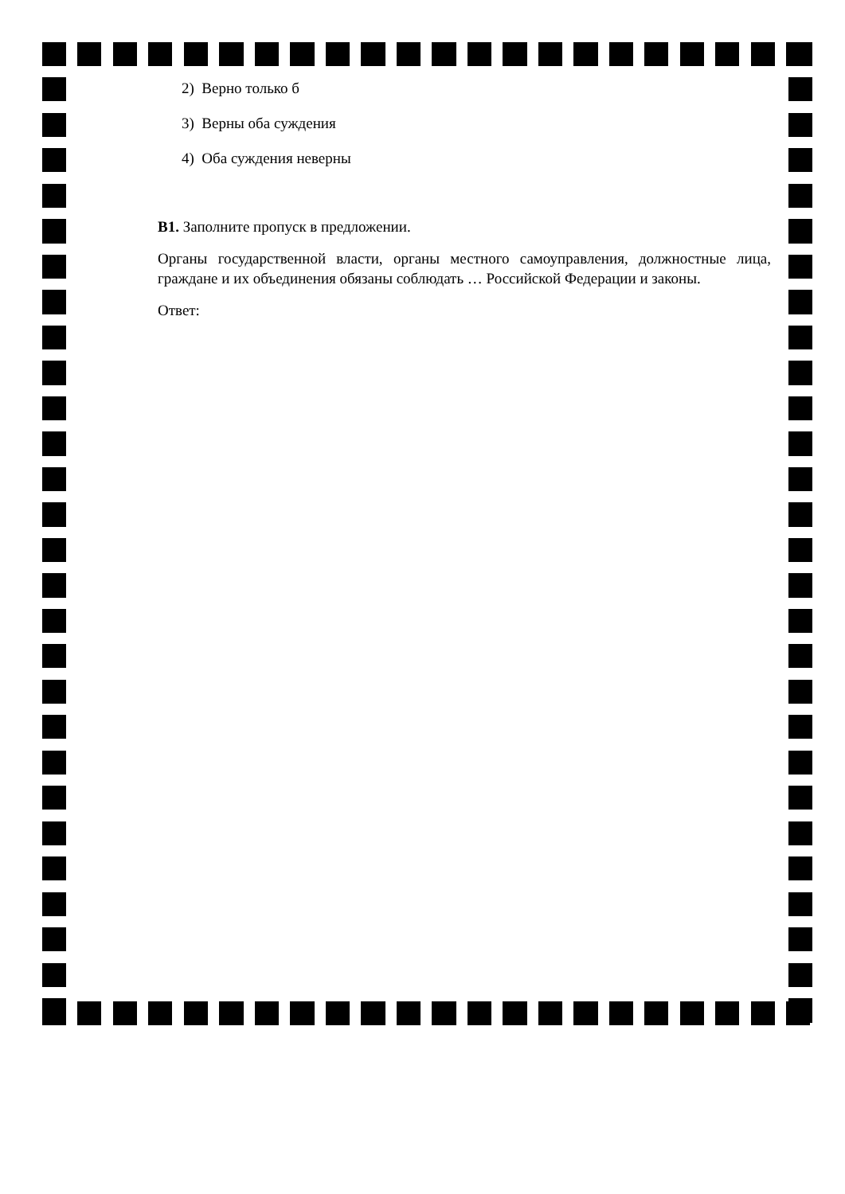2) Верно только б
3) Верны оба суждения
4) Оба суждения неверны
В1. Заполните пропуск в предложении.
Органы государственной власти, органы местного самоуправления, должностные лица, граждане и их объединения обязаны соблюдать … Российской Федерации и законы.
Ответ: